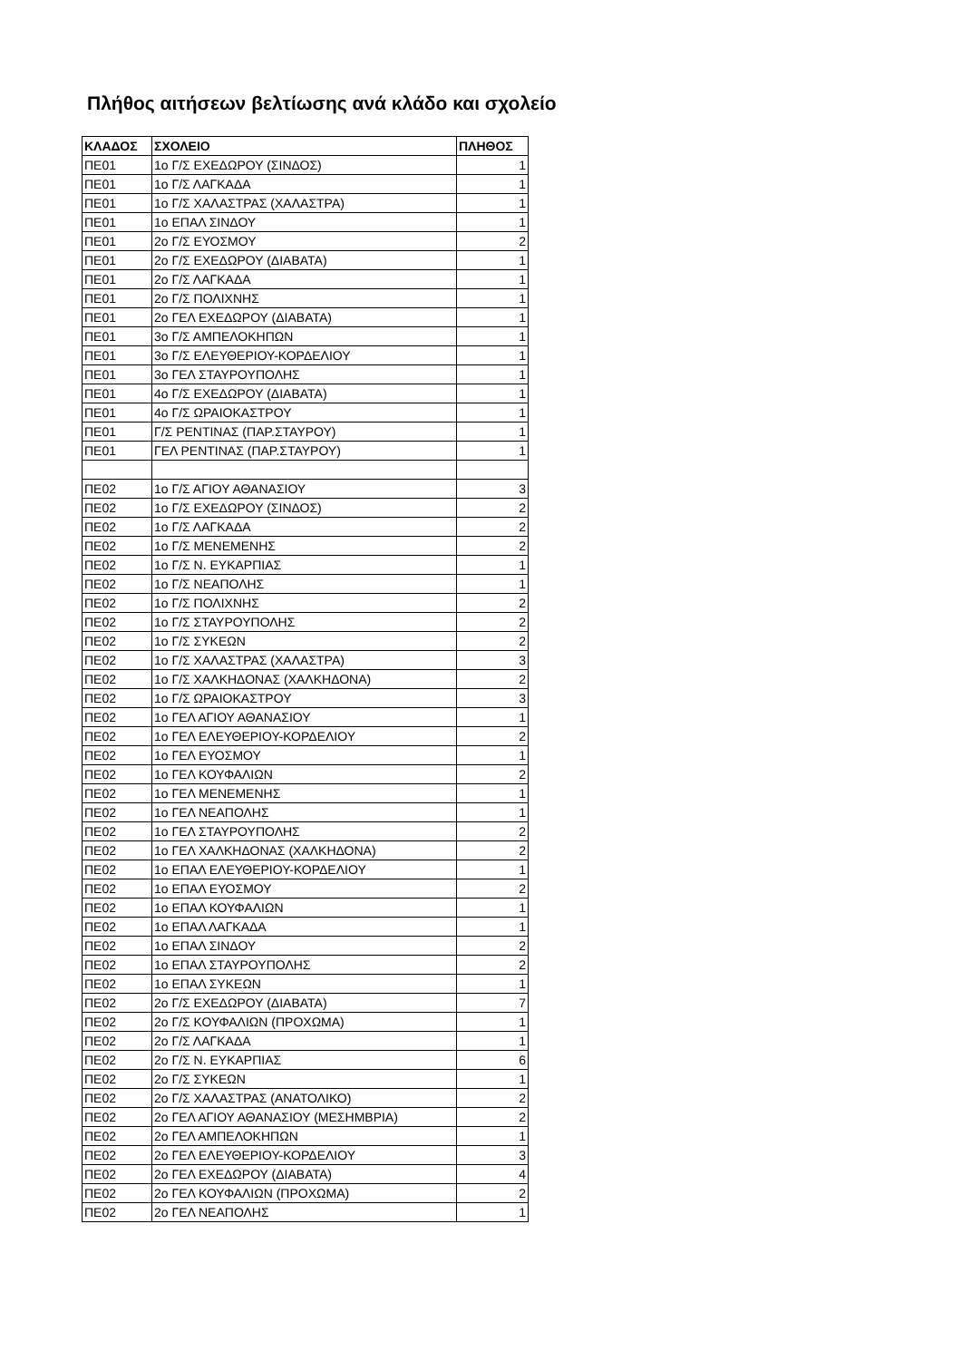Πλήθος αιτήσεων βελτίωσης ανά κλάδο και σχολείο
| ΚΛΑΔΟΣ | ΣΧΟΛΕΙΟ | ΠΛΗΘΟΣ |
| --- | --- | --- |
| ΠΕ01 | 1ο Γ/Σ ΕΧΕΔΩΡΟΥ (ΣΙΝΔΟΣ) | 1 |
| ΠΕ01 | 1ο Γ/Σ ΛΑΓΚΑΔΑ | 1 |
| ΠΕ01 | 1ο Γ/Σ ΧΑΛΑΣΤΡΑΣ (ΧΑΛΑΣΤΡΑ) | 1 |
| ΠΕ01 | 1ο ΕΠΑΛ ΣΙΝΔΟΥ | 1 |
| ΠΕ01 | 2ο Γ/Σ ΕΥΟΣΜΟΥ | 2 |
| ΠΕ01 | 2ο Γ/Σ ΕΧΕΔΩΡΟΥ (ΔΙΑΒΑΤΑ) | 1 |
| ΠΕ01 | 2ο Γ/Σ ΛΑΓΚΑΔΑ | 1 |
| ΠΕ01 | 2ο Γ/Σ ΠΟΛΙΧΝΗΣ | 1 |
| ΠΕ01 | 2ο ΓΕΛ ΕΧΕΔΩΡΟΥ (ΔΙΑΒΑΤΑ) | 1 |
| ΠΕ01 | 3ο Γ/Σ ΑΜΠΕΛΟΚΗΠΩΝ | 1 |
| ΠΕ01 | 3ο Γ/Σ ΕΛΕΥΘΕΡΙΟΥ-ΚΟΡΔΕΛΙΟΥ | 1 |
| ΠΕ01 | 3ο ΓΕΛ ΣΤΑΥΡΟΥΠΟΛΗΣ | 1 |
| ΠΕ01 | 4ο Γ/Σ ΕΧΕΔΩΡΟΥ (ΔΙΑΒΑΤΑ) | 1 |
| ΠΕ01 | 4ο Γ/Σ ΩΡΑΙΟΚΑΣΤΡΟΥ | 1 |
| ΠΕ01 | Γ/Σ ΡΕΝΤΙΝΑΣ (ΠΑΡ.ΣΤΑΥΡΟΥ) | 1 |
| ΠΕ01 | ΓΕΛ ΡΕΝΤΙΝΑΣ (ΠΑΡ.ΣΤΑΥΡΟΥ) | 1 |
| ΠΕ02 | 1ο Γ/Σ ΑΓΙΟΥ ΑΘΑΝΑΣΙΟΥ | 3 |
| ΠΕ02 | 1ο Γ/Σ ΕΧΕΔΩΡΟΥ (ΣΙΝΔΟΣ) | 2 |
| ΠΕ02 | 1ο Γ/Σ ΛΑΓΚΑΔΑ | 2 |
| ΠΕ02 | 1ο Γ/Σ ΜΕΝΕΜΕΝΗΣ | 2 |
| ΠΕ02 | 1ο Γ/Σ Ν. ΕΥΚΑΡΠΙΑΣ | 1 |
| ΠΕ02 | 1ο Γ/Σ ΝΕΑΠΟΛΗΣ | 1 |
| ΠΕ02 | 1ο Γ/Σ ΠΟΛΙΧΝΗΣ | 2 |
| ΠΕ02 | 1ο Γ/Σ ΣΤΑΥΡΟΥΠΟΛΗΣ | 2 |
| ΠΕ02 | 1ο Γ/Σ ΣΥΚΕΩΝ | 2 |
| ΠΕ02 | 1ο Γ/Σ ΧΑΛΑΣΤΡΑΣ (ΧΑΛΑΣΤΡΑ) | 3 |
| ΠΕ02 | 1ο Γ/Σ ΧΑΛΚΗΔΟΝΑΣ (ΧΑΛΚΗΔΟΝΑ) | 2 |
| ΠΕ02 | 1ο Γ/Σ ΩΡΑΙΟΚΑΣΤΡΟΥ | 3 |
| ΠΕ02 | 1ο ΓΕΛ ΑΓΙΟΥ ΑΘΑΝΑΣΙΟΥ | 1 |
| ΠΕ02 | 1ο ΓΕΛ ΕΛΕΥΘΕΡΙΟΥ-ΚΟΡΔΕΛΙΟΥ | 2 |
| ΠΕ02 | 1ο ΓΕΛ ΕΥΟΣΜΟΥ | 1 |
| ΠΕ02 | 1ο ΓΕΛ ΚΟΥΦΑΛΙΩΝ | 2 |
| ΠΕ02 | 1ο ΓΕΛ ΜΕΝΕΜΕΝΗΣ | 1 |
| ΠΕ02 | 1ο ΓΕΛ ΝΕΑΠΟΛΗΣ | 1 |
| ΠΕ02 | 1ο ΓΕΛ ΣΤΑΥΡΟΥΠΟΛΗΣ | 2 |
| ΠΕ02 | 1ο ΓΕΛ ΧΑΛΚΗΔΟΝΑΣ (ΧΑΛΚΗΔΟΝΑ) | 2 |
| ΠΕ02 | 1ο ΕΠΑΛ ΕΛΕΥΘΕΡΙΟΥ-ΚΟΡΔΕΛΙΟΥ | 1 |
| ΠΕ02 | 1ο ΕΠΑΛ ΕΥΟΣΜΟΥ | 2 |
| ΠΕ02 | 1ο ΕΠΑΛ ΚΟΥΦΑΛΙΩΝ | 1 |
| ΠΕ02 | 1ο ΕΠΑΛ ΛΑΓΚΑΔΑ | 1 |
| ΠΕ02 | 1ο ΕΠΑΛ ΣΙΝΔΟΥ | 2 |
| ΠΕ02 | 1ο ΕΠΑΛ ΣΤΑΥΡΟΥΠΟΛΗΣ | 2 |
| ΠΕ02 | 1ο ΕΠΑΛ ΣΥΚΕΩΝ | 1 |
| ΠΕ02 | 2ο Γ/Σ ΕΧΕΔΩΡΟΥ (ΔΙΑΒΑΤΑ) | 7 |
| ΠΕ02 | 2ο Γ/Σ ΚΟΥΦΑΛΙΩΝ (ΠΡΟΧΩΜΑ) | 1 |
| ΠΕ02 | 2ο Γ/Σ ΛΑΓΚΑΔΑ | 1 |
| ΠΕ02 | 2ο Γ/Σ Ν. ΕΥΚΑΡΠΙΑΣ | 6 |
| ΠΕ02 | 2ο Γ/Σ ΣΥΚΕΩΝ | 1 |
| ΠΕ02 | 2ο Γ/Σ ΧΑΛΑΣΤΡΑΣ (ΑΝΑΤΟΛΙΚΟ) | 2 |
| ΠΕ02 | 2ο ΓΕΛ ΑΓΙΟΥ ΑΘΑΝΑΣΙΟΥ (ΜΕΣΗΜΒΡΙΑ) | 2 |
| ΠΕ02 | 2ο ΓΕΛ ΑΜΠΕΛΟΚΗΠΩΝ | 1 |
| ΠΕ02 | 2ο ΓΕΛ ΕΛΕΥΘΕΡΙΟΥ-ΚΟΡΔΕΛΙΟΥ | 3 |
| ΠΕ02 | 2ο ΓΕΛ ΕΧΕΔΩΡΟΥ (ΔΙΑΒΑΤΑ) | 4 |
| ΠΕ02 | 2ο ΓΕΛ ΚΟΥΦΑΛΙΩΝ (ΠΡΟΧΩΜΑ) | 2 |
| ΠΕ02 | 2ο ΓΕΛ ΝΕΑΠΟΛΗΣ | 1 |